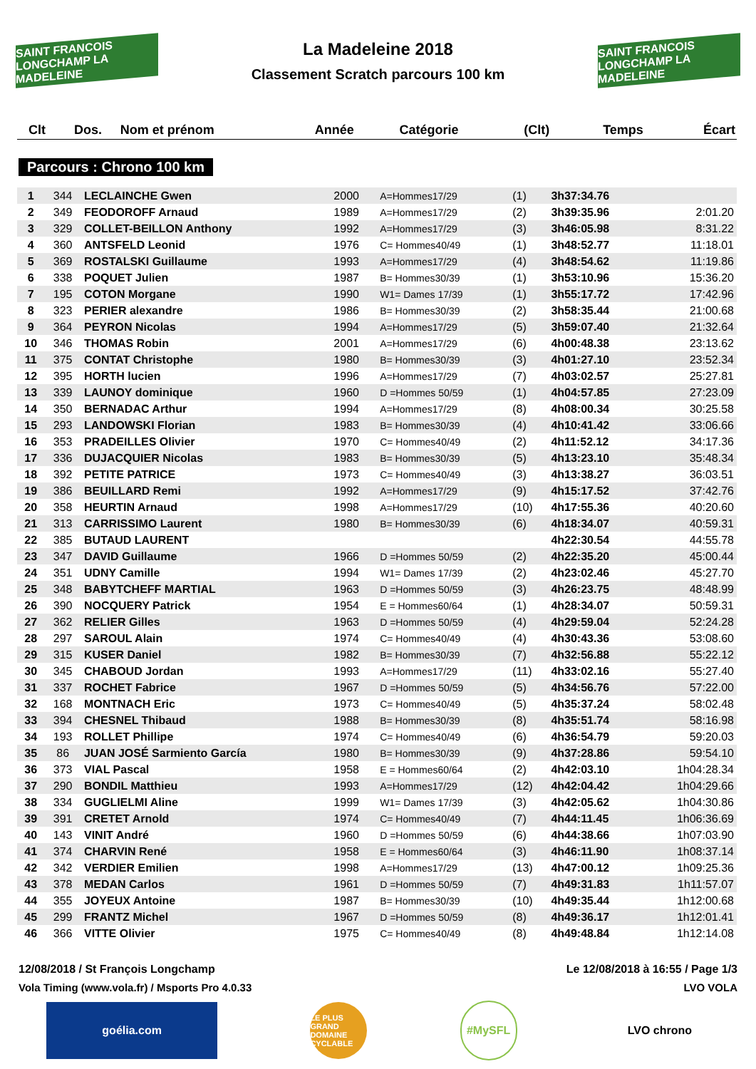SAINT FRANCOIS LONGCHAMP LA MADELEINE
La Madeleine 2018
Classement Scratch parcours 100 km
SAINT FRANCOIS LONGCHAMP LA MADELEINE
| Clt | Dos. | Nom et prénom | Année | Catégorie | (Clt) | Temps | Écart |
| --- | --- | --- | --- | --- | --- | --- | --- |
Parcours : Chrono 100 km
| 1 | 344 | LECLAINCHE Gwen | 2000 | A=Hommes17/29 | (1) | 3h37:34.76 | |
| 2 | 349 | FEODOROFF Arnaud | 1989 | A=Hommes17/29 | (2) | 3h39:35.96 | 2:01.20 |
| 3 | 329 | COLLET-BEILLON Anthony | 1992 | A=Hommes17/29 | (3) | 3h46:05.98 | 8:31.22 |
| 4 | 360 | ANTSFELD Leonid | 1976 | C= Hommes40/49 | (1) | 3h48:52.77 | 11:18.01 |
| 5 | 369 | ROSTALSKI Guillaume | 1993 | A=Hommes17/29 | (4) | 3h48:54.62 | 11:19.86 |
| 6 | 338 | POQUET Julien | 1987 | B= Hommes30/39 | (1) | 3h53:10.96 | 15:36.20 |
| 7 | 195 | COTON Morgane | 1990 | W1= Dames 17/39 | (1) | 3h55:17.72 | 17:42.96 |
| 8 | 323 | PERIER alexandre | 1986 | B= Hommes30/39 | (2) | 3h58:35.44 | 21:00.68 |
| 9 | 364 | PEYRON Nicolas | 1994 | A=Hommes17/29 | (5) | 3h59:07.40 | 21:32.64 |
| 10 | 346 | THOMAS Robin | 2001 | A=Hommes17/29 | (6) | 4h00:48.38 | 23:13.62 |
| 11 | 375 | CONTAT Christophe | 1980 | B= Hommes30/39 | (3) | 4h01:27.10 | 23:52.34 |
| 12 | 395 | HORTH lucien | 1996 | A=Hommes17/29 | (7) | 4h03:02.57 | 25:27.81 |
| 13 | 339 | LAUNOY dominique | 1960 | D =Hommes 50/59 | (1) | 4h04:57.85 | 27:23.09 |
| 14 | 350 | BERNADAC Arthur | 1994 | A=Hommes17/29 | (8) | 4h08:00.34 | 30:25.58 |
| 15 | 293 | LANDOWSKI Florian | 1983 | B= Hommes30/39 | (4) | 4h10:41.42 | 33:06.66 |
| 16 | 353 | PRADEILLES Olivier | 1970 | C= Hommes40/49 | (2) | 4h11:52.12 | 34:17.36 |
| 17 | 336 | DUJACQUIER Nicolas | 1983 | B= Hommes30/39 | (5) | 4h13:23.10 | 35:48.34 |
| 18 | 392 | PETITE PATRICE | 1973 | C= Hommes40/49 | (3) | 4h13:38.27 | 36:03.51 |
| 19 | 386 | BEUILLARD Remi | 1992 | A=Hommes17/29 | (9) | 4h15:17.52 | 37:42.76 |
| 20 | 358 | HEURTIN Arnaud | 1998 | A=Hommes17/29 | (10) | 4h17:55.36 | 40:20.60 |
| 21 | 313 | CARRISSIMO Laurent | 1980 | B= Hommes30/39 | (6) | 4h18:34.07 | 40:59.31 |
| 22 | 385 | BUTAUD LAURENT | | | | 4h22:30.54 | 44:55.78 |
| 23 | 347 | DAVID Guillaume | 1966 | D =Hommes 50/59 | (2) | 4h22:35.20 | 45:00.44 |
| 24 | 351 | UDNY Camille | 1994 | W1= Dames 17/39 | (2) | 4h23:02.46 | 45:27.70 |
| 25 | 348 | BABYTCHEFF MARTIAL | 1963 | D =Hommes 50/59 | (3) | 4h26:23.75 | 48:48.99 |
| 26 | 390 | NOCQUERY Patrick | 1954 | E = Hommes60/64 | (1) | 4h28:34.07 | 50:59.31 |
| 27 | 362 | RELIER Gilles | 1963 | D =Hommes 50/59 | (4) | 4h29:59.04 | 52:24.28 |
| 28 | 297 | SAROUL Alain | 1974 | C= Hommes40/49 | (4) | 4h30:43.36 | 53:08.60 |
| 29 | 315 | KUSER Daniel | 1982 | B= Hommes30/39 | (7) | 4h32:56.88 | 55:22.12 |
| 30 | 345 | CHABOUD Jordan | 1993 | A=Hommes17/29 | (11) | 4h33:02.16 | 55:27.40 |
| 31 | 337 | ROCHET Fabrice | 1967 | D =Hommes 50/59 | (5) | 4h34:56.76 | 57:22.00 |
| 32 | 168 | MONTNACH Eric | 1973 | C= Hommes40/49 | (5) | 4h35:37.24 | 58:02.48 |
| 33 | 394 | CHESNEL Thibaud | 1988 | B= Hommes30/39 | (8) | 4h35:51.74 | 58:16.98 |
| 34 | 193 | ROLLET Phillipe | 1974 | C= Hommes40/49 | (6) | 4h36:54.79 | 59:20.03 |
| 35 | 86 | JUAN JOSÉ Sarmiento García | 1980 | B= Hommes30/39 | (9) | 4h37:28.86 | 59:54.10 |
| 36 | 373 | VIAL Pascal | 1958 | E = Hommes60/64 | (2) | 4h42:03.10 | 1h04:28.34 |
| 37 | 290 | BONDIL Matthieu | 1993 | A=Hommes17/29 | (12) | 4h42:04.42 | 1h04:29.66 |
| 38 | 334 | GUGLIELMI Aline | 1999 | W1= Dames 17/39 | (3) | 4h42:05.62 | 1h04:30.86 |
| 39 | 391 | CRETET Arnold | 1974 | C= Hommes40/49 | (7) | 4h44:11.45 | 1h06:36.69 |
| 40 | 143 | VINIT André | 1960 | D =Hommes 50/59 | (6) | 4h44:38.66 | 1h07:03.90 |
| 41 | 374 | CHARVIN René | 1958 | E = Hommes60/64 | (3) | 4h46:11.90 | 1h08:37.14 |
| 42 | 342 | VERDIER Emilien | 1998 | A=Hommes17/29 | (13) | 4h47:00.12 | 1h09:25.36 |
| 43 | 378 | MEDAN Carlos | 1961 | D =Hommes 50/59 | (7) | 4h49:31.83 | 1h11:57.07 |
| 44 | 355 | JOYEUX Antoine | 1987 | B= Hommes30/39 | (10) | 4h49:35.44 | 1h12:00.68 |
| 45 | 299 | FRANTZ Michel | 1967 | D =Hommes 50/59 | (8) | 4h49:36.17 | 1h12:01.41 |
| 46 | 366 | VITTE Olivier | 1975 | C= Hommes40/49 | (8) | 4h49:48.84 | 1h12:14.08 |
12/08/2018 / St François Longchamp Le 12/08/2018 à 16:55 / Page 1/3
Vola Timing (www.vola.fr) / Msports Pro 4.0.33 LVO VOLA
goélia.com
LE PLUS GRAND DOMAINE CYCLABLE
#MySFL LVO chrono